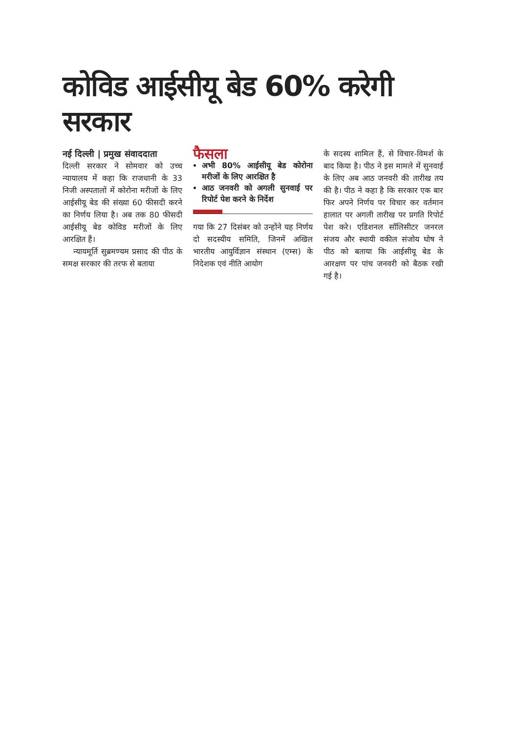कोविड आईसीयू बेड 60% करेगी सरकार
नई दिल्ली | प्रमुख संवाददाता
दिल्ली सरकार ने सोमवार को उच्च न्यायालय में कहा कि राजधानी के 33 निजी अस्पतालों में कोरोना मरीजों के लिए आईसीयू बेड की संख्या 60 फीसदी करने का निर्णय लिया है। अब तक 80 फीसदी आईसीयू बेड कोविड मरीजों के लिए आरक्षित हैं।
न्यायमूर्ति सुब्रमण्यम प्रसाद की पीठ के समक्ष सरकार की तरफ से बताया
फैसला
अभी 80% आईसीयू बेड कोरोना मरीजों के लिए आरक्षित है
आठ जनवरी को अगली सुनवाई पर रिपोर्ट पेश करने के निर्देश
गया कि 27 दिसंबर को उन्होंने यह निर्णय दो सदस्यीय समिति, जिनमें अखिल भारतीय आयुर्विज्ञान संस्थान (एम्स) के निदेशक एवं नीति आयोग
के सदस्य शामिल हैं, से विचार-विमर्श के बाद किया है। पीठ ने इस मामले में सुनवाई के लिए अब आठ जनवरी की तारीख तय की है। पीठ ने कहा है कि सरकार एक बार फिर अपने निर्णय पर विचार कर वर्तमान हालात पर अगली तारीख पर प्रगति रिपोर्ट पेश करे। एडिशनल सॉलिसीटर जनरल संजय और स्थायी वकील संजोय घोष ने पीठ को बताया कि आईसीयू बेड के आरक्षण पर पांच जनवरी को बैठक रखी गई है।